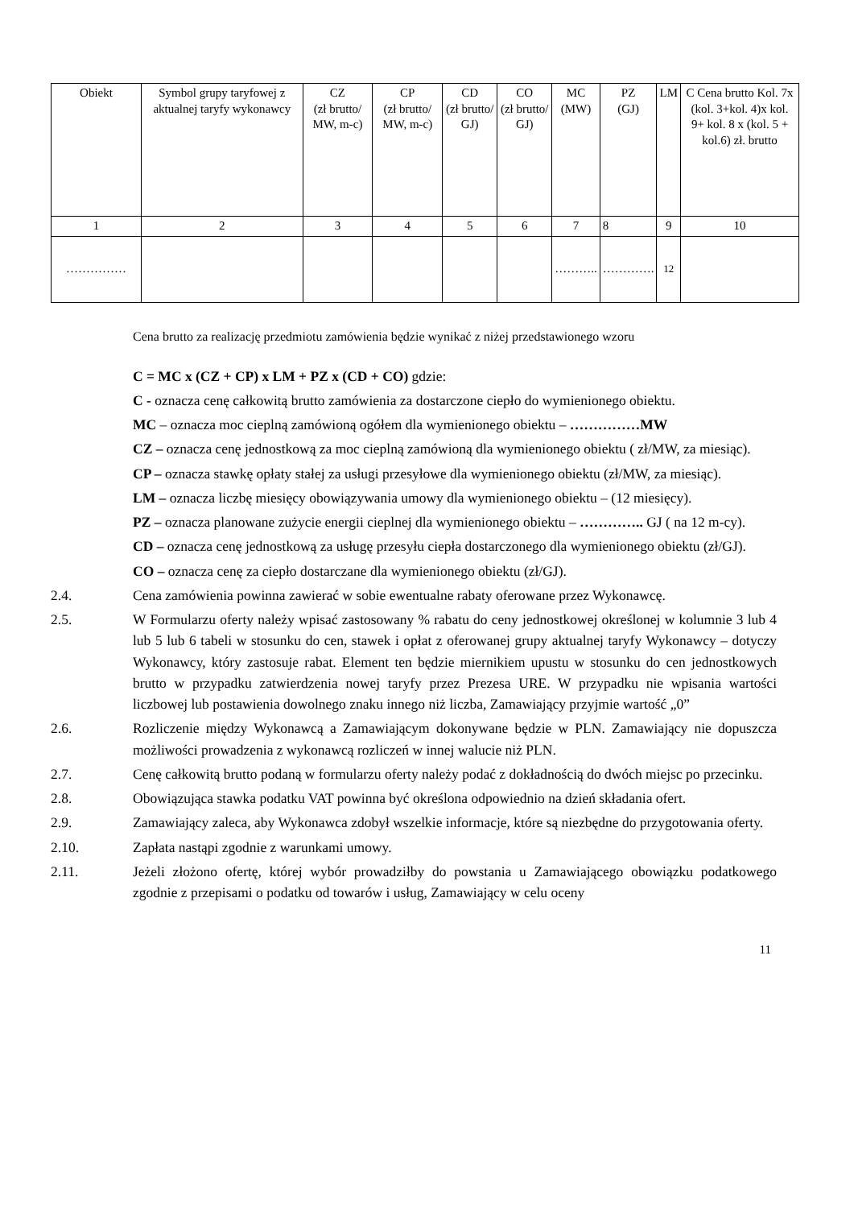| Obiekt | Symbol grupy taryfowej z aktualnej taryfy wykonawcy | CZ (zł brutto/ MW, m-c) | CP (zł brutto/ MW, m-c) | CD (zł brutto/ GJ) | CO (zł brutto/ GJ) | MC (MW) | PZ (GJ) | LM | C Cena brutto Kol. 7x (kol. 3+kol. 4)x kol. 9+ kol. 8 x (kol. 5 + kol.6) zł. brutto |
| --- | --- | --- | --- | --- | --- | --- | --- | --- | --- |
| 1 | 2 | 3 | 4 | 5 | 6 | 7 | 8 | 9 | 10 |
| …………… | | | | | | ……….. | …………. | 12 | |
Cena brutto za realizację przedmiotu zamówienia będzie wynikać z niżej przedstawionego wzoru
C = MC x (CZ + CP) x LM + PZ x (CD + CO) gdzie:
C - oznacza cenę całkowitą brutto zamówienia za dostarczone ciepło do wymienionego obiektu.
MC – oznacza moc cieplną zamówioną ogółem dla wymienionego obiektu – ……………MW
CZ – oznacza cenę jednostkową za moc cieplną zamówioną dla wymienionego obiektu ( zł/MW, za miesiąc).
CP – oznacza stawkę opłaty stałej za usługi przesyłowe dla wymienionego obiektu (zł/MW, za miesiąc).
LM – oznacza liczbę miesięcy obowiązywania umowy dla wymienionego obiektu – (12 miesięcy).
PZ – oznacza planowane zużycie energii cieplnej dla wymienionego obiektu – ………….. GJ ( na 12 m-cy).
CD – oznacza cenę jednostkową za usługę przesyłu ciepła dostarczonego dla wymienionego obiektu (zł/GJ).
CO – oznacza cenę za ciepło dostarczane dla wymienionego obiektu (zł/GJ).
2.4. Cena zamówienia powinna zawierać w sobie ewentualne rabaty oferowane przez Wykonawcę.
2.5. W Formularzu oferty należy wpisać zastosowany % rabatu do ceny jednostkowej określonej w kolumnie 3 lub 4 lub 5 lub 6 tabeli w stosunku do cen, stawek i opłat z oferowanej grupy aktualnej taryfy Wykonawcy – dotyczy Wykonawcy, który zastosuje rabat. Element ten będzie miernikiem upustu w stosunku do cen jednostkowych brutto w przypadku zatwierdzenia nowej taryfy przez Prezesa URE. W przypadku nie wpisania wartości liczbowej lub postawienia dowolnego znaku innego niż liczba, Zamawiający przyjmie wartość „0”
2.6. Rozliczenie między Wykonawcą a Zamawiającym dokonywane będzie w PLN. Zamawiający nie dopuszcza możliwości prowadzenia z wykonawcą rozliczeń w innej walucie niż PLN.
2.7. Cenę całkowitą brutto podaną w formularzu oferty należy podać z dokładnością do dwóch miejsc po przecinku.
2.8. Obowiązująca stawka podatku VAT powinna być określona odpowiednio na dzień składania ofert.
2.9. Zamawiający zaleca, aby Wykonawca zdobył wszelkie informacje, które są niezbędne do przygotowania oferty.
2.10. Zapłata nastąpi zgodnie z warunkami umowy.
2.11. Jeżeli złożono ofertę, której wybór prowadziłby do powstania u Zamawiającego obowiązku podatkowego zgodnie z przepisami o podatku od towarów i usług, Zamawiający w celu oceny
11